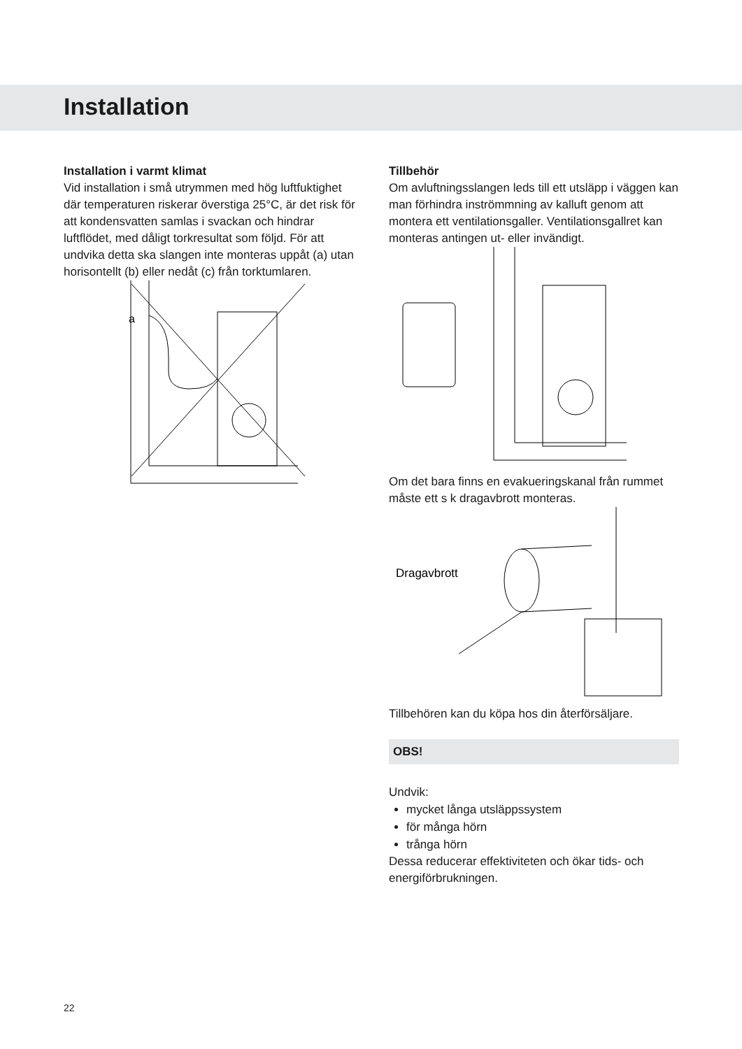Installation
Installation i varmt klimat
Vid installation i små utrymmen med hög luftfuktighet där temperaturen riskerar överstiga 25°C, är det risk för att kondensvatten samlas i svackan och hindrar luftflödet, med dåligt torkresultat som följd. För att undvika detta ska slangen inte monteras uppåt (a) utan horisontellt (b) eller nedåt (c) från torktumlaren.
a
Tillbehör
Om avluftningsslangen leds till ett utsläpp i väggen kan man förhindra inströmmning av kalluft genom att montera ett ventilationsgaller. Ventilationsgallret kan monteras antingen ut- eller invändigt.
Om det bara finns en evakueringskanal från rummet måste ett s k dragavbrott monteras.
Dragavbrott
Tillbehören kan du köpa hos din återförsäljare.
OBS!
Undvik:
mycket långa utsläppssystem
för många hörn
trånga hörn
Dessa reducerar effektiviteten och ökar tids- och energiförbrukningen.
22